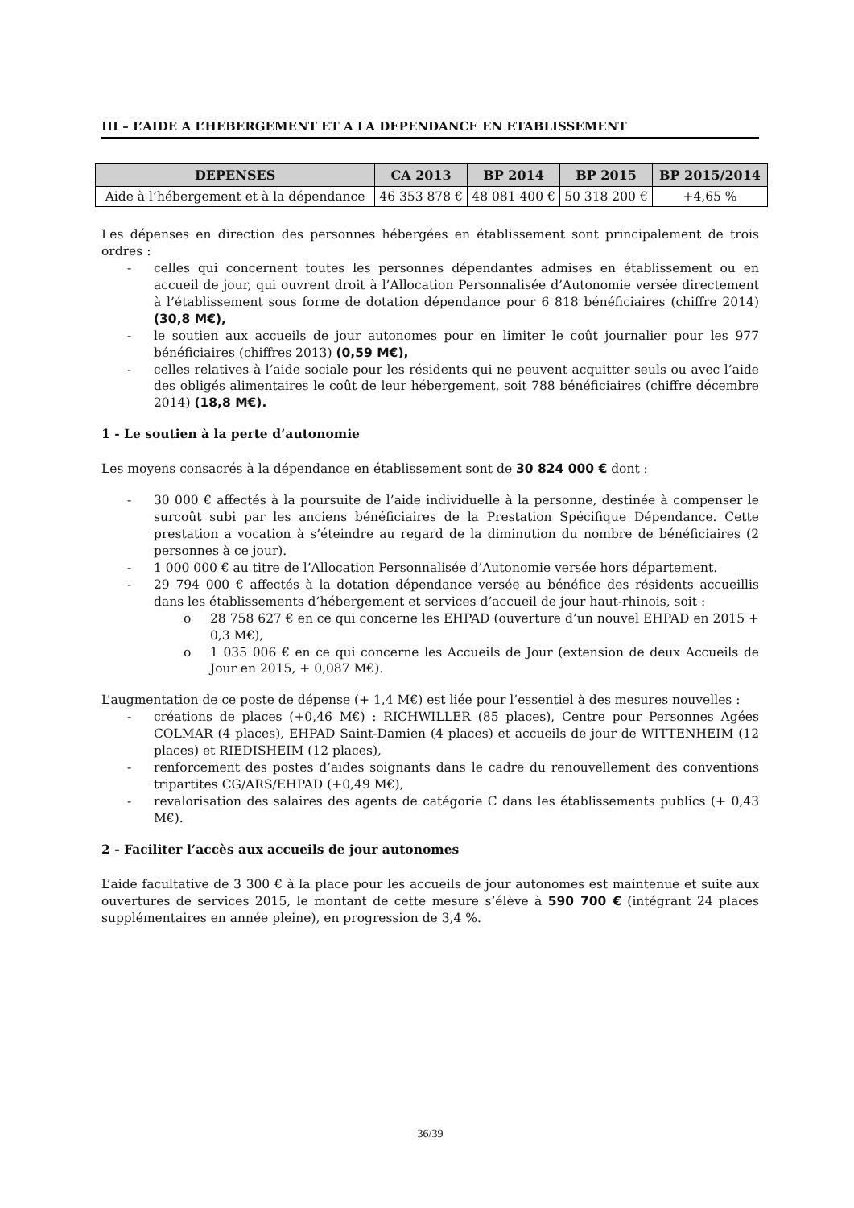III – L’AIDE A L’HEBERGEMENT ET A LA DEPENDANCE EN ETABLISSEMENT
| DEPENSES | CA 2013 | BP 2014 | BP 2015 | BP 2015/2014 |
| --- | --- | --- | --- | --- |
| Aide à l’hébergement et à la dépendance | 46 353 878 € | 48 081 400 € | 50 318 200 € | +4,65 % |
Les dépenses en direction des personnes hébergées en établissement sont principalement de trois ordres :
- celles qui concernent toutes les personnes dépendantes admises en établissement ou en accueil de jour, qui ouvrent droit à l’Allocation Personnalisée d’Autonomie versée directement à l’établissement sous forme de dotation dépendance pour 6 818 bénéficiaires (chiffre 2014) (30,8 M€),
- le soutien aux accueils de jour autonomes pour en limiter le coût journalier pour les 977 bénéficiaires (chiffres 2013) (0,59 M€),
- celles relatives à l’aide sociale pour les résidents qui ne peuvent acquitter seuls ou avec l’aide des obligés alimentaires le coût de leur hébergement, soit 788 bénéficiaires (chiffre décembre 2014) (18,8 M€).
1 - Le soutien à la perte d’autonomie
Les moyens consacrés à la dépendance en établissement sont de 30 824 000 € dont :
- 30 000 € affectés à la poursuite de l’aide individuelle à la personne, destinée à compenser le surcoût subi par les anciens bénéficiaires de la Prestation Spécifique Dépendance. Cette prestation a vocation à s’éteindre au regard de la diminution du nombre de bénéficiaires (2 personnes à ce jour).
- 1 000 000 € au titre de l’Allocation Personnalisée d’Autonomie versée hors département.
- 29 794 000 € affectés à la dotation dépendance versée au bénéfice des résidents accueillis dans les établissements d’hébergement et services d’accueil de jour haut-rhinois, soit :
o 28 758 627 € en ce qui concerne les EHPAD (ouverture d’un nouvel EHPAD en 2015 + 0,3 M€),
o 1 035 006 € en ce qui concerne les Accueils de Jour (extension de deux Accueils de Jour en 2015, + 0,087 M€).
L’augmentation de ce poste de dépense (+ 1,4 M€) est liée pour l’essentiel à des mesures nouvelles :
- créations de places (+0,46 M€) : RICHWILLER (85 places), Centre pour Personnes Agées COLMAR (4 places), EHPAD Saint-Damien (4 places) et accueils de jour de WITTENHEIM (12 places) et RIEDISHEIM (12 places),
- renforcement des postes d’aides soignants dans le cadre du renouvellement des conventions tripartites CG/ARS/EHPAD (+0,49 M€),
- revalorisation des salaires des agents de catégorie C dans les établissements publics (+ 0,43 M€).
2 - Faciliter l’accès aux accueils de jour autonomes
L’aide facultative de 3 300 € à la place pour les accueils de jour autonomes est maintenue et suite aux ouvertures de services 2015, le montant de cette mesure s’élève à 590 700 € (intégrant 24 places supplémentaires en année pleine), en progression de 3,4 %.
36/39